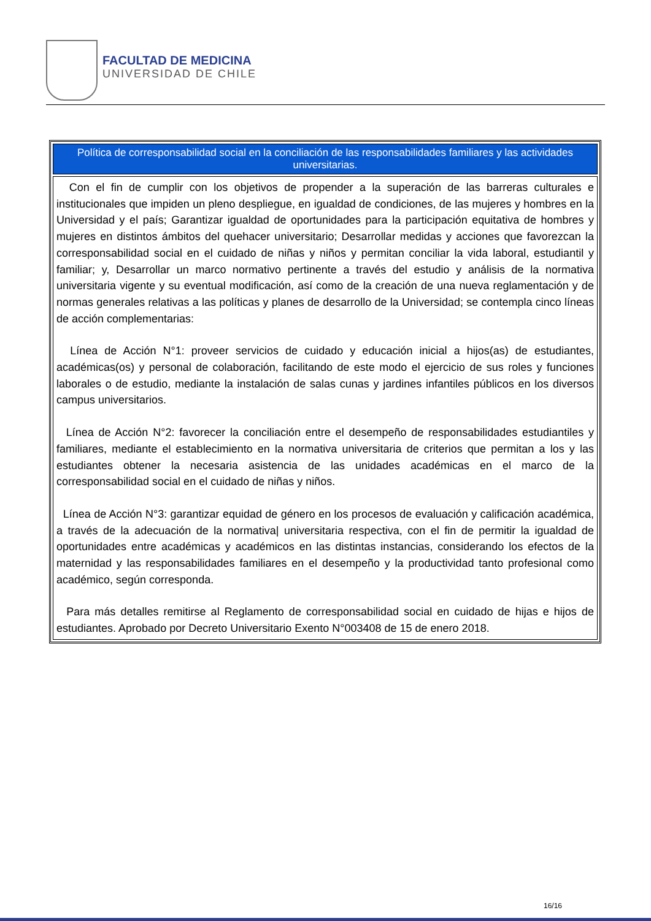FACULTAD DE MEDICINA
UNIVERSIDAD DE CHILE
| Política de corresponsabilidad social en la conciliación de las responsabilidades familiares y las actividades universitarias. |
| --- |
| Con el fin de cumplir con los objetivos de propender a la superación de las barreras culturales e institucionales que impiden un pleno despliegue, en igualdad de condiciones, de las mujeres y hombres en la Universidad y el país; Garantizar igualdad de oportunidades para la participación equitativa de hombres y mujeres en distintos ámbitos del quehacer universitario; Desarrollar medidas y acciones que favorezcan la corresponsabilidad social en el cuidado de niñas y niños y permitan conciliar la vida laboral, estudiantil y familiar; y, Desarrollar un marco normativo pertinente a través del estudio y análisis de la normativa universitaria vigente y su eventual modificación, así como de la creación de una nueva reglamentación y de normas generales relativas a las políticas y planes de desarrollo de la Universidad; se contempla cinco líneas de acción complementarias: Línea de Acción N°1: proveer servicios de cuidado y educación inicial a hijos(as) de estudiantes, académicas(os) y personal de colaboración, facilitando de este modo el ejercicio de sus roles y funciones laborales o de estudio, mediante la instalación de salas cunas y jardines infantiles públicos en los diversos campus universitarios. Línea de Acción N°2: favorecer la conciliación entre el desempeño de responsabilidades estudiantiles y familiares, mediante el establecimiento en la normativa universitaria de criterios que permitan a los y las estudiantes obtener la necesaria asistencia de las unidades académicas en el marco de la corresponsabilidad social en el cuidado de niñas y niños. Línea de Acción N°3: garantizar equidad de género en los procesos de evaluación y calificación académica, a través de la adecuación de la normativa/ universitaria respectiva, con el fin de permitir la igualdad de oportunidades entre académicas y académicos en las distintas instancias, considerando los efectos de la maternidad y las responsabilidades familiares en el desempeño y la productividad tanto profesional como académico, según corresponda. Para más detalles remitirse al Reglamento de corresponsabilidad social en cuidado de hijas e hijos de estudiantes. Aprobado por Decreto Universitario Exento N°003408 de 15 de enero 2018. |
16/16